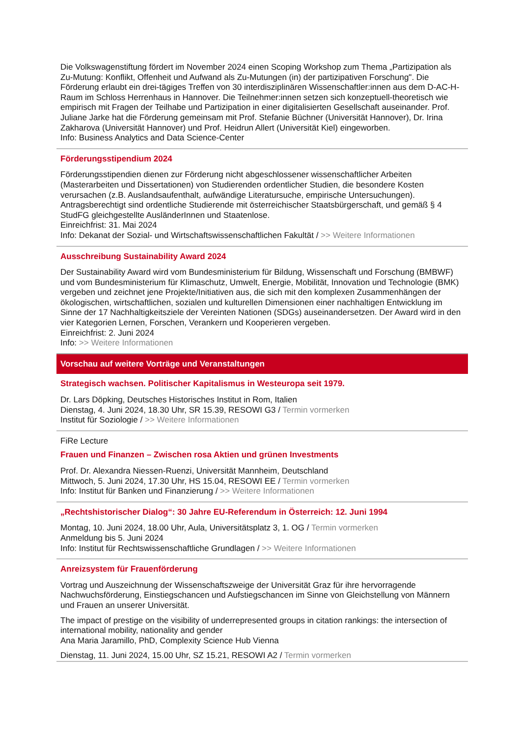Die Volkswagenstiftung fördert im November 2024 einen Scoping Workshop zum Thema „Partizipation als Zu-Mutung: Konflikt, Offenheit und Aufwand als Zu-Mutungen (in) der partizipativen Forschung". Die Förderung erlaubt ein drei-tägiges Treffen von 30 interdisziplinären Wissenschaftler:innen aus dem D-AC-H-Raum im Schloss Herrenhaus in Hannover. Die Teilnehmer:innen setzen sich konzeptuell-theoretisch wie empirisch mit Fragen der Teilhabe und Partizipation in einer digitalisierten Gesellschaft auseinander. Prof. Juliane Jarke hat die Förderung gemeinsam mit Prof. Stefanie Büchner (Universität Hannover), Dr. Irina Zakharova (Universität Hannover) und Prof. Heidrun Allert (Universität Kiel) eingeworben.
Info: Business Analytics and Data Science-Center
Förderungsstipendium 2024
Förderungsstipendien dienen zur Förderung nicht abgeschlossener wissenschaftlicher Arbeiten (Masterarbeiten und Dissertationen) von Studierenden ordentlicher Studien, die besondere Kosten verursachen (z.B. Auslandsaufenthalt, aufwändige Literatursuche, empirische Untersuchungen). Antragsberechtigt sind ordentliche Studierende mit österreichischer Staatsbürgerschaft, und gemäß § 4 StudFG gleichgestellte AusländerInnen und Staatenlose.
Einreichfrist: 31. Mai 2024
Info: Dekanat der Sozial- und Wirtschaftswissenschaftlichen Fakultät / >> Weitere Informationen
Ausschreibung Sustainability Award 2024
Der Sustainability Award wird vom Bundesministerium für Bildung, Wissenschaft und Forschung (BMBWF) und vom Bundesministerium für Klimaschutz, Umwelt, Energie, Mobilität, Innovation und Technologie (BMK) vergeben und zeichnet jene Projekte/Initiativen aus, die sich mit den komplexen Zusammenhängen der ökologischen, wirtschaftlichen, sozialen und kulturellen Dimensionen einer nachhaltigen Entwicklung im Sinne der 17 Nachhaltigkeitsziele der Vereinten Nationen (SDGs) auseinandersetzen. Der Award wird in den vier Kategorien Lernen, Forschen, Verankern und Kooperieren vergeben.
Einreichfrist: 2. Juni 2024
Info: >> Weitere Informationen
Vorschau auf weitere Vorträge und Veranstaltungen
Strategisch wachsen. Politischer Kapitalismus in Westeuropa seit 1979.
Dr. Lars Döpking, Deutsches Historisches Institut in Rom, Italien
Dienstag, 4. Juni 2024, 18.30 Uhr, SR 15.39, RESOWI G3 / Termin vormerken
Institut für Soziologie / >> Weitere Informationen
FiRe Lecture
Frauen und Finanzen – Zwischen rosa Aktien und grünen Investments
Prof. Dr. Alexandra Niessen-Ruenzi, Universität Mannheim, Deutschland
Mittwoch, 5. Juni 2024, 17.30 Uhr, HS 15.04, RESOWI EE / Termin vormerken
Info: Institut für Banken und Finanzierung / >> Weitere Informationen
„Rechtshistorischer Dialog“: 30 Jahre EU-Referendum in Österreich: 12. Juni 1994
Montag, 10. Juni 2024, 18.00 Uhr, Aula, Universitätsplatz 3, 1. OG / Termin vormerken
Anmeldung bis 5. Juni 2024
Info: Institut für Rechtswissenschaftliche Grundlagen / >> Weitere Informationen
Anreizsystem für Frauenförderung
Vortrag und Auszeichnung der Wissenschaftszweige der Universität Graz für ihre hervorragende Nachwuchsförderung, Einstiegschancen und Aufstiegschancen im Sinne von Gleichstellung von Männern und Frauen an unserer Universität.
The impact of prestige on the visibility of underrepresented groups in citation rankings: the intersection of international mobility, nationality and gender
Ana Maria Jaramillo, PhD, Complexity Science Hub Vienna
Dienstag, 11. Juni 2024, 15.00 Uhr, SZ 15.21, RESOWI A2 / Termin vormerken